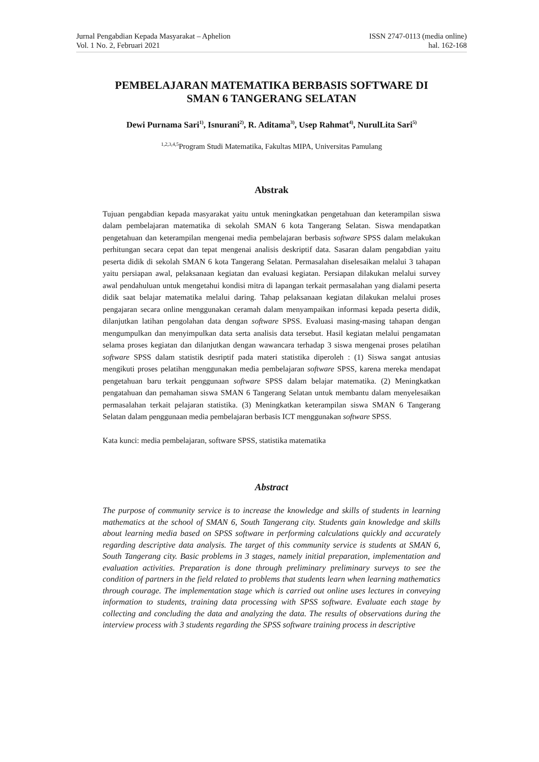Jurnal Pengabdian Kepada Masyarakat – Aphelion
Vol. 1 No. 2, Februari 2021
ISSN 2747-0113 (media online)
hal. 162-168
PEMBELAJARAN MATEMATIKA BERBASIS SOFTWARE DI
SMAN 6 TANGERANG SELATAN
Dewi Purnama Sari<sup>1)</sup>, Isnurani<sup>2)</sup>, R. Aditama<sup>3)</sup>, Usep Rahmat<sup>4)</sup>, NurulLita Sari<sup>5)</sup>
<sup>1,2,3,4,5</sup>Program Studi Matematika, Fakultas MIPA, Universitas Pamulang
Abstrak
Tujuan pengabdian kepada masyarakat yaitu untuk meningkatkan pengetahuan dan keterampilan siswa dalam pembelajaran matematika di sekolah SMAN 6 kota Tangerang Selatan. Siswa mendapatkan pengetahuan dan keterampilan mengenai media pembelajaran berbasis software SPSS dalam melakukan perhitungan secara cepat dan tepat mengenai analisis deskriptif data. Sasaran dalam pengabdian yaitu peserta didik di sekolah SMAN 6 kota Tangerang Selatan. Permasalahan diselesaikan melalui 3 tahapan yaitu persiapan awal, pelaksanaan kegiatan dan evaluasi kegiatan. Persiapan dilakukan melalui survey awal pendahuluan untuk mengetahui kondisi mitra di lapangan terkait permasalahan yang dialami peserta didik saat belajar matematika melalui daring. Tahap pelaksanaan kegiatan dilakukan melalui proses pengajaran secara online menggunakan ceramah dalam menyampaikan informasi kepada peserta didik, dilanjutkan latihan pengolahan data dengan software SPSS. Evaluasi masing-masing tahapan dengan mengumpulkan dan menyimpulkan data serta analisis data tersebut. Hasil kegiatan melalui pengamatan selama proses kegiatan dan dilanjutkan dengan wawancara terhadap 3 siswa mengenai proses pelatihan software SPSS dalam statistik desriptif pada materi statistika diperoleh : (1) Siswa sangat antusias mengikuti proses pelatihan menggunakan media pembelajaran software SPSS, karena mereka mendapat pengetahuan baru terkait penggunaan software SPSS dalam belajar matematika. (2) Meningkatkan pengatahuan dan pemahaman siswa SMAN 6 Tangerang Selatan untuk membantu dalam menyelesaikan permasalahan terkait pelajaran statistika. (3) Meningkatkan keterampilan siswa SMAN 6 Tangerang Selatan dalam penggunaan media pembelajaran berbasis ICT menggunakan software SPSS.
Kata kunci: media pembelajaran, software SPSS, statistika matematika
Abstract
The purpose of community service is to increase the knowledge and skills of students in learning mathematics at the school of SMAN 6, South Tangerang city. Students gain knowledge and skills about learning media based on SPSS software in performing calculations quickly and accurately regarding descriptive data analysis. The target of this community service is students at SMAN 6, South Tangerang city. Basic problems in 3 stages, namely initial preparation, implementation and evaluation activities. Preparation is done through preliminary preliminary surveys to see the condition of partners in the field related to problems that students learn when learning mathematics through courage. The implementation stage which is carried out online uses lectures in conveying information to students, training data processing with SPSS software. Evaluate each stage by collecting and concluding the data and analyzing the data. The results of observations during the interview process with 3 students regarding the SPSS software training process in descriptive